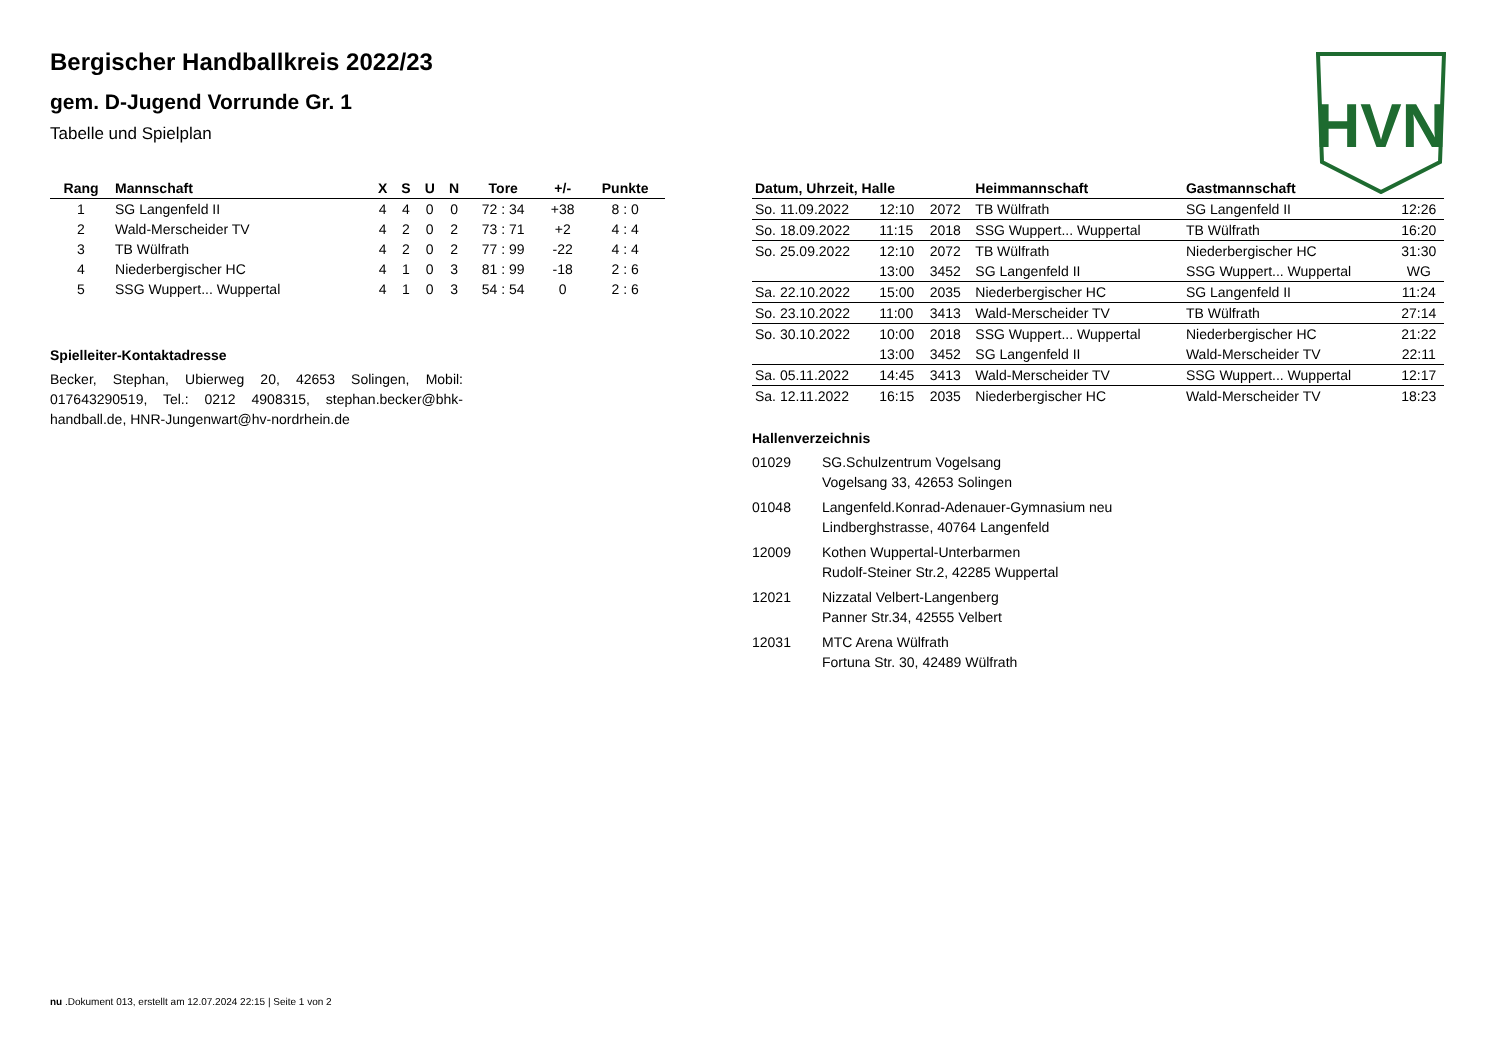Bergischer Handballkreis 2022/23
gem. D-Jugend Vorrunde Gr. 1
Tabelle und Spielplan
HVN
| Rang | Mannschaft | X | S | U | N | Tore | +/- | Punkte |
| --- | --- | --- | --- | --- | --- | --- | --- | --- |
| 1 | SG Langenfeld II | 4 | 4 | 0 | 0 | 72 : 34 | +38 | 8 : 0 |
| 2 | Wald-Merscheider TV | 4 | 2 | 0 | 2 | 73 : 71 | +2 | 4 : 4 |
| 3 | TB Wülfrath | 4 | 2 | 0 | 2 | 77 : 99 | -22 | 4 : 4 |
| 4 | Niederbergischer HC | 4 | 1 | 0 | 3 | 81 : 99 | -18 | 2 : 6 |
| 5 | SSG Wuppert... Wuppertal | 4 | 1 | 0 | 3 | 54 : 54 | 0 | 2 : 6 |
Spielleiter-Kontaktadresse
Becker, Stephan, Ubierweg 20, 42653 Solingen, Mobil: 017643290519, Tel.: 0212 4908315, stephan.becker@bhk-handball.de, HNR-Jungenwart@hv-nordrhein.de
| Datum, Uhrzeit, Halle | | | Heimmannschaft | Gastmannschaft | |
| --- | --- | --- | --- | --- | --- |
| So. 11.09.2022 | 12:10 | 2072 | TB Wülfrath | SG Langenfeld II | 12:26 |
| So. 18.09.2022 | 11:15 | 2018 | SSG Wuppert... Wuppertal | TB Wülfrath | 16:20 |
| So. 25.09.2022 | 12:10 | 2072 | TB Wülfrath | Niederbergischer HC | 31:30 |
| | 13:00 | 3452 | SG Langenfeld II | SSG Wuppert... Wuppertal | WG |
| Sa. 22.10.2022 | 15:00 | 2035 | Niederbergischer HC | SG Langenfeld II | 11:24 |
| So. 23.10.2022 | 11:00 | 3413 | Wald-Merscheider TV | TB Wülfrath | 27:14 |
| So. 30.10.2022 | 10:00 | 2018 | SSG Wuppert... Wuppertal | Niederbergischer HC | 21:22 |
| | 13:00 | 3452 | SG Langenfeld II | Wald-Merscheider TV | 22:11 |
| Sa. 05.11.2022 | 14:45 | 3413 | Wald-Merscheider TV | SSG Wuppert... Wuppertal | 12:17 |
| Sa. 12.11.2022 | 16:15 | 2035 | Niederbergischer HC | Wald-Merscheider TV | 18:23 |
Hallenverzeichnis
01029 SG.Schulzentrum Vogelsang
Vogelsang 33, 42653 Solingen
01048 Langenfeld.Konrad-Adenauer-Gymnasium neu
Lindberghstrasse, 40764 Langenfeld
12009 Kothen Wuppertal-Unterbarmen
Rudolf-Steiner Str.2, 42285 Wuppertal
12021 Nizzatal Velbert-Langenberg
Panner Str.34, 42555 Velbert
12031 MTC Arena Wülfrath
Fortuna Str. 30, 42489 Wülfrath
nu .Dokument 013, erstellt am 12.07.2024 22:15 | Seite 1 von 2